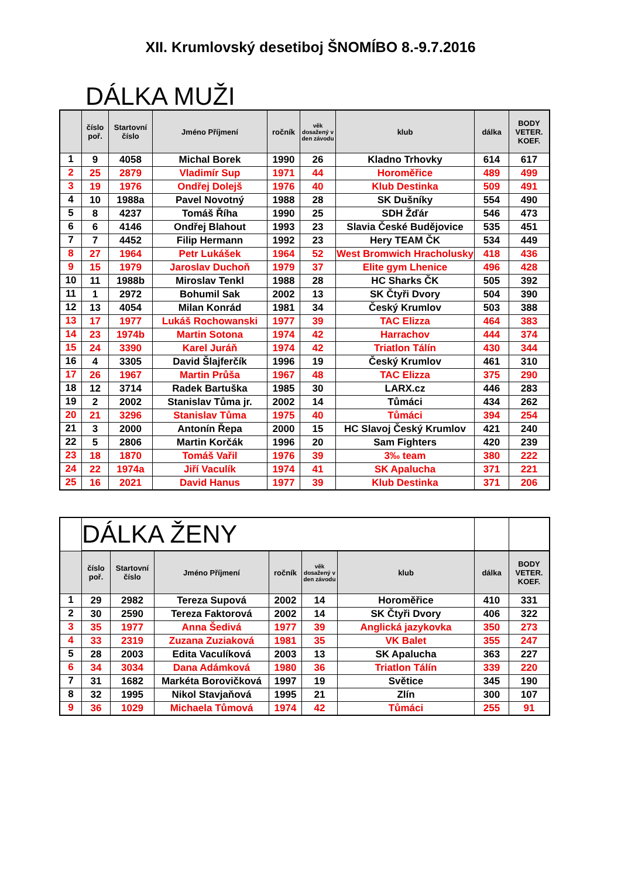XII. Krumlovský desetiboj ŠNOMÍBO 8.-9.7.2016
DÁLKA MUŽI
| | číslo poř. | Startovní číslo | Jméno Příjmení | ročník | věk dosažený v den závodu | klub | dálka | BODY VETER. KOEF. |
| --- | --- | --- | --- | --- | --- | --- | --- | --- |
| 1 | 9 | 4058 | Michal Borek | 1990 | 26 | Kladno Trhovky | 614 | 617 |
| 2 | 25 | 2879 | Vladimír Sup | 1971 | 44 | Horoměřice | 489 | 499 |
| 3 | 19 | 1976 | Ondřej Dolejš | 1976 | 40 | Klub Destinka | 509 | 491 |
| 4 | 10 | 1988a | Pavel Novotný | 1988 | 28 | SK Dušníky | 554 | 490 |
| 5 | 8 | 4237 | Tomáš Říha | 1990 | 25 | SDH Žďár | 546 | 473 |
| 6 | 6 | 4146 | Ondřej Blahout | 1993 | 23 | Slavia České Budějovice | 535 | 451 |
| 7 | 7 | 4452 | Filip Hermann | 1992 | 23 | Hery TEAM ČK | 534 | 449 |
| 8 | 27 | 1964 | Petr Lukášek | 1964 | 52 | West Bromwich Hracholusky | 418 | 436 |
| 9 | 15 | 1979 | Jaroslav Duchoň | 1979 | 37 | Elite gym Lhenice | 496 | 428 |
| 10 | 11 | 1988b | Miroslav Tenkl | 1988 | 28 | HC Sharks ČK | 505 | 392 |
| 11 | 1 | 2972 | Bohumil Sak | 2002 | 13 | SK Čtyři Dvory | 504 | 390 |
| 12 | 13 | 4054 | Milan Konrád | 1981 | 34 | Český Krumlov | 503 | 388 |
| 13 | 17 | 1977 | Lukáš Rochowanski | 1977 | 39 | TAC Elizza | 464 | 383 |
| 14 | 23 | 1974b | Martin Sotona | 1974 | 42 | Harrachov | 444 | 374 |
| 15 | 24 | 3390 | Karel Juráň | 1974 | 42 | Triatlon Tálín | 430 | 344 |
| 16 | 4 | 3305 | David Šlajferčík | 1996 | 19 | Český Krumlov | 461 | 310 |
| 17 | 26 | 1967 | Martin Průša | 1967 | 48 | TAC Elizza | 375 | 290 |
| 18 | 12 | 3714 | Radek Bartuška | 1985 | 30 | LARX.cz | 446 | 283 |
| 19 | 2 | 2002 | Stanislav Tůma jr. | 2002 | 14 | Tůmáci | 434 | 262 |
| 20 | 21 | 3296 | Stanislav Tůma | 1975 | 40 | Tůmáci | 394 | 254 |
| 21 | 3 | 2000 | Antonín Řepa | 2000 | 15 | HC Slavoj Český Krumlov | 421 | 240 |
| 22 | 5 | 2806 | Martin Korčák | 1996 | 20 | Sam Fighters | 420 | 239 |
| 23 | 18 | 1870 | Tomáš Vařil | 1976 | 39 | 3‰ team | 380 | 222 |
| 24 | 22 | 1974a | Jiří Vaculík | 1974 | 41 | SK Apalucha | 371 | 221 |
| 25 | 16 | 2021 | David Hanus | 1977 | 39 | Klub Destinka | 371 | 206 |
| | DÁLKA ŽENY | | | | | | | |
| | číslo poř. | Startovní číslo | Jméno Příjmení | ročník | věk dosažený v den závodu | klub | dálka | BODY VETER. KOEF. |
| 1 | 29 | 2982 | Tereza Supová | 2002 | 14 | Horoměřice | 410 | 331 |
| 2 | 30 | 2590 | Tereza Faktorová | 2002 | 14 | SK Čtyři Dvory | 406 | 322 |
| 3 | 35 | 1977 | Anna Šedivá | 1977 | 39 | Anglická jazykovka | 350 | 273 |
| 4 | 33 | 2319 | Zuzana Zuziaková | 1981 | 35 | VK Balet | 355 | 247 |
| 5 | 28 | 2003 | Edita Vaculíková | 2003 | 13 | SK Apalucha | 363 | 227 |
| 6 | 34 | 3034 | Dana Adámková | 1980 | 36 | Triatlon Tálín | 339 | 220 |
| 7 | 31 | 1682 | Markéta Borovičková | 1997 | 19 | Světice | 345 | 190 |
| 8 | 32 | 1995 | Nikol Stavjaňová | 1995 | 21 | Zlín | 300 | 107 |
| 9 | 36 | 1029 | Michaela Tůmová | 1974 | 42 | Tůmáci | 255 | 91 |